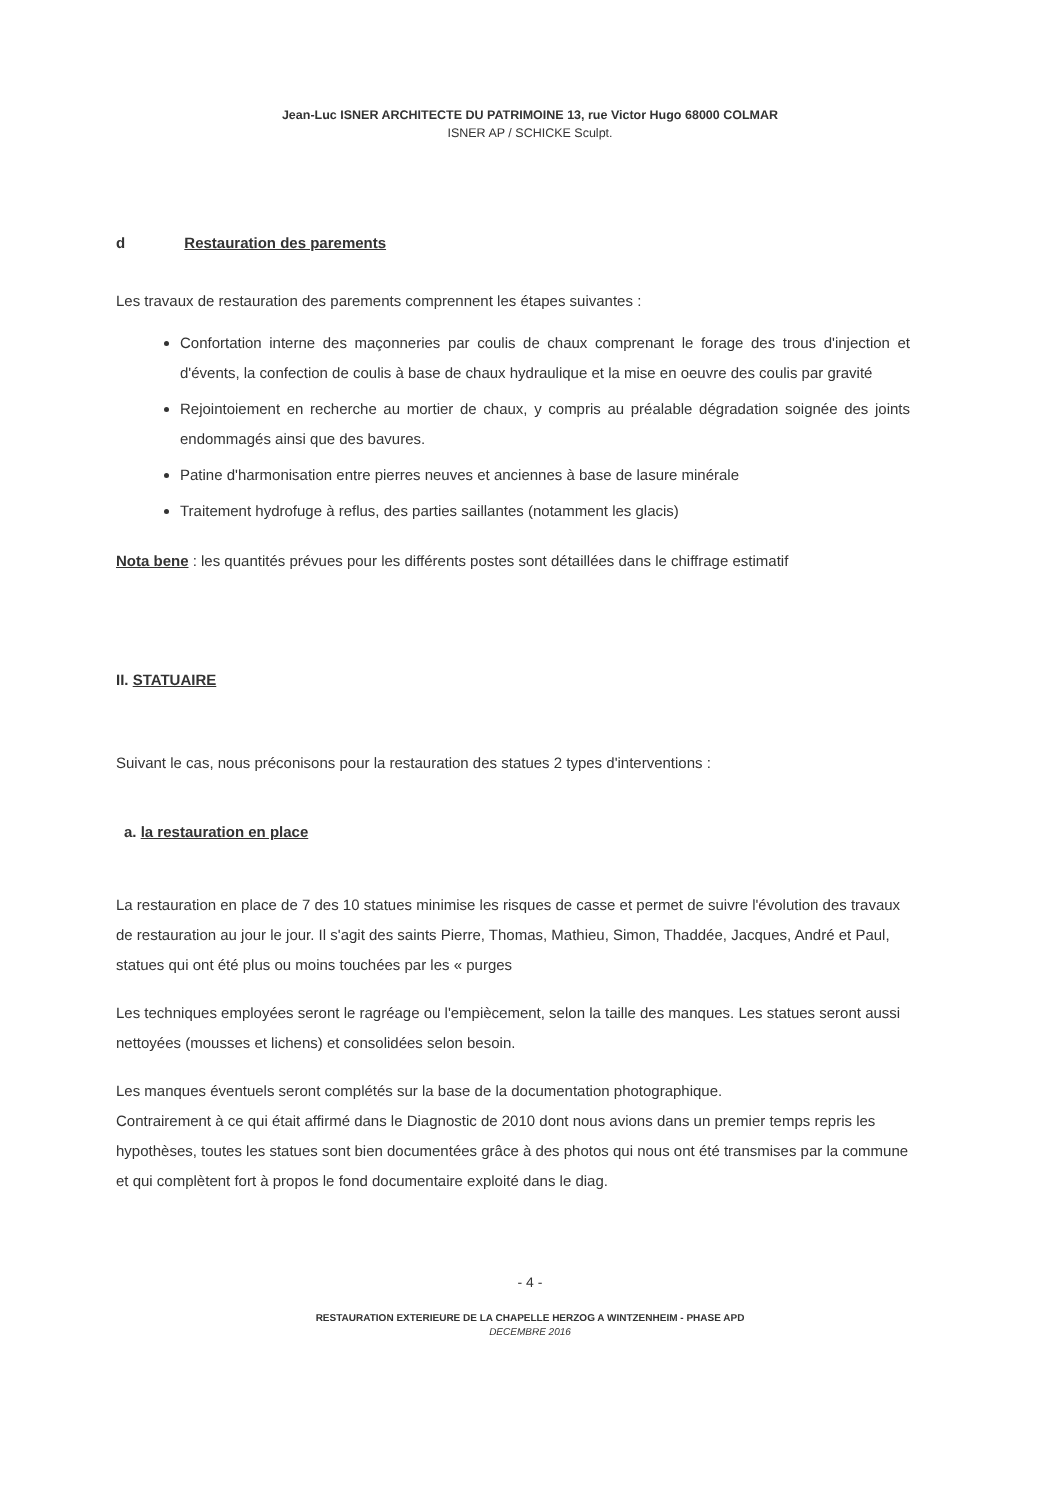Jean-Luc ISNER ARCHITECTE DU PATRIMOINE 13, rue Victor Hugo 68000 COLMAR
ISNER AP / SCHICKE Sculpt.
d Restauration des parements
Les travaux de restauration des parements comprennent les étapes suivantes :
Confortation interne des maçonneries par coulis de chaux comprenant le forage des trous d'injection et d'évents, la confection de coulis à base de chaux hydraulique et la mise en oeuvre des coulis par gravité
Rejointoiement en recherche au mortier de chaux, y compris au préalable dégradation soignée des joints endommagés ainsi que des bavures.
Patine d'harmonisation entre pierres neuves et anciennes à base de lasure minérale
Traitement hydrofuge à reflus, des parties saillantes (notamment les glacis)
Nota bene : les quantités prévues pour les différents postes sont détaillées dans le chiffrage estimatif
II. STATUAIRE
Suivant le cas, nous préconisons pour la restauration des statues 2 types d'interventions :
a. la restauration en place
La restauration en place de 7 des 10 statues minimise les risques de casse et permet de suivre l'évolution des travaux de restauration au jour le jour. Il s'agit des saints Pierre, Thomas, Mathieu, Simon, Thaddée, Jacques, André et Paul, statues qui ont été plus ou moins touchées par les « purges
Les techniques employées seront le ragréage ou l'empiècement, selon la taille des manques. Les statues seront aussi nettoyées (mousses et lichens) et consolidées selon besoin.
Les manques éventuels seront complétés sur la base de la documentation photographique.
Contrairement à ce qui était affirmé dans le Diagnostic de 2010 dont nous avions dans un premier temps repris les hypothèses, toutes les statues sont bien documentées grâce à des photos qui nous ont été transmises par la commune et qui complètent fort à propos le fond documentaire exploité dans le diag.
- 4 -
RESTAURATION EXTERIEURE DE LA CHAPELLE HERZOG A WINTZENHEIM - PHASE APD
DECEMBRE 2016